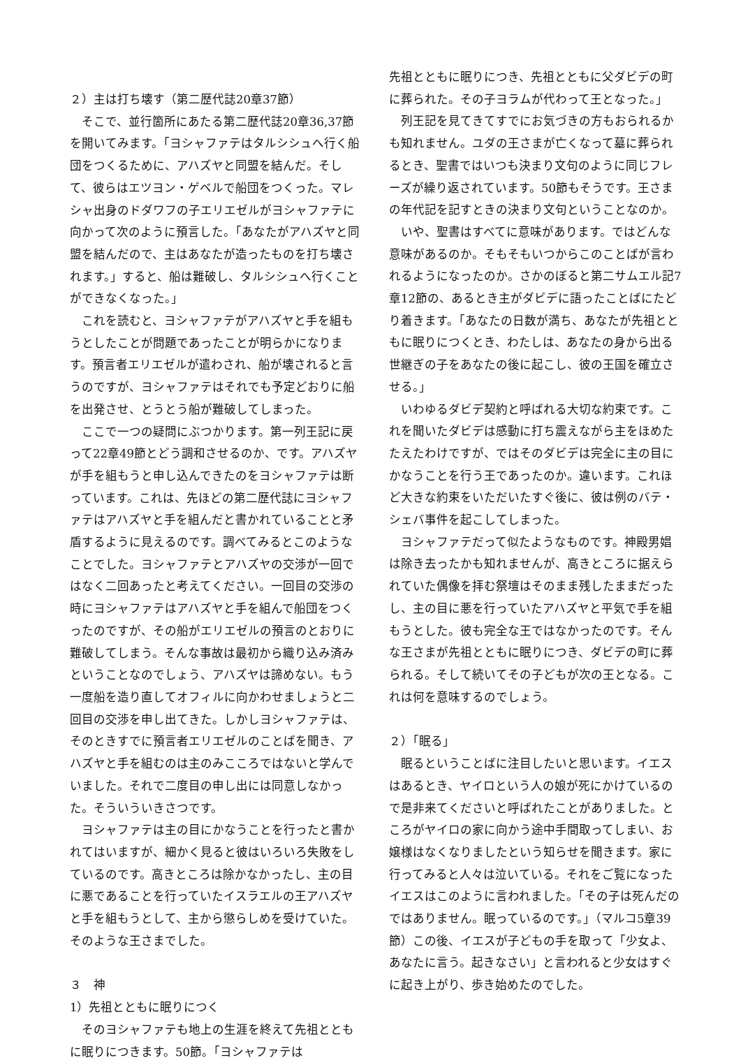２）主は打ち壊す（第二歴代誌20章37節）
　そこで、並行箇所にあたる第二歴代誌20章36,37節を開いてみます。「ヨシャファテはタルシシュへ行く船団をつくるために、アハズヤと同盟を結んだ。そして、彼らはエツヨン・ゲベルで船団をつくった。マレシャ出身のドダワフの子エリエゼルがヨシャファテに向かって次のように預言した。「あなたがアハズヤと同盟を結んだので、主はあなたが造ったものを打ち壊されます。」すると、船は難破し、タルシシュへ行くことができなくなった。」
　これを読むと、ヨシャファテがアハズヤと手を組もうとしたことが問題であったことが明らかになります。預言者エリエゼルが遣わされ、船が壊されると言うのですが、ヨシャファテはそれでも予定どおりに船を出発させ、とうとう船が難破してしまった。
　ここで一つの疑問にぶつかります。第一列王記に戻って22章49節とどう調和させるのか、です。アハズヤが手を組もうと申し込んできたのをヨシャファテは断っています。これは、先ほどの第二歴代誌にヨシャファテはアハズヤと手を組んだと書かれていることと矛盾するように見えるのです。調べてみるとこのようなことでした。ヨシャファテとアハズヤの交渉が一回ではなく二回あったと考えてください。一回目の交渉の時にヨシャファテはアハズヤと手を組んで船団をつくったのですが、その船がエリエゼルの預言のとおりに難破してしまう。そんな事故は最初から織り込み済みということなのでしょう、アハズヤは諦めない。もう一度船を造り直してオフィルに向かわせましょうと二回目の交渉を申し出てきた。しかしヨシャファテは、そのときすでに預言者エリエゼルのことばを聞き、アハズヤと手を組むのは主のみこころではないと学んでいました。それで二度目の申し出には同意しなかった。そういういきさつです。
　ヨシャファテは主の目にかなうことを行ったと書かれてはいますが、細かく見ると彼はいろいろ失敗をしているのです。高きところは除かなかったし、主の目に悪であることを行っていたイスラエルの王アハズヤと手を組もうとして、主から懲らしめを受けていた。そのような王さまでした。
３　神
1）先祖とともに眠りにつく
　そのヨシャファテも地上の生涯を終えて先祖とともに眠りにつきます。50節。「ヨシャファテは
先祖とともに眠りにつき、先祖とともに父ダビデの町に葬られた。その子ヨラムが代わって王となった。」
　列王記を見てきてすでにお気づきの方もおられるかも知れません。ユダの王さまが亡くなって墓に葬られるとき、聖書ではいつも決まり文句のように同じフレーズが繰り返されています。50節もそうです。王さまの年代記を記すときの決まり文句ということなのか。
　いや、聖書はすべてに意味があります。ではどんな意味があるのか。そもそもいつからこのことばが言われるようになったのか。さかのぼると第二サムエル記7章12節の、あるとき主がダビデに語ったことばにたどり着きます。「あなたの日数が満ち、あなたが先祖とともに眠りにつくとき、わたしは、あなたの身から出る世継ぎの子をあなたの後に起こし、彼の王国を確立させる。」
　いわゆるダビデ契約と呼ばれる大切な約束です。これを聞いたダビデは感動に打ち震えながら主をほめたたえたわけですが、ではそのダビデは完全に主の目にかなうことを行う王であったのか。違います。これほど大きな約束をいただいたすぐ後に、彼は例のバテ・シェバ事件を起こしてしまった。
　ヨシャファテだって似たようなものです。神殿男娼は除き去ったかも知れませんが、高きところに据えられていた偶像を拝む祭壇はそのまま残したままだったし、主の目に悪を行っていたアハズヤと平気で手を組もうとした。彼も完全な王ではなかったのです。そんな王さまが先祖とともに眠りにつき、ダビデの町に葬られる。そして続いてその子どもが次の王となる。これは何を意味するのでしょう。
２）「眠る」
　眠るということばに注目したいと思います。イエスはあるとき、ヤイロという人の娘が死にかけているので是非来てくださいと呼ばれたことがありました。ところがヤイロの家に向かう途中手間取ってしまい、お嬢様はなくなりましたという知らせを聞きます。家に行ってみると人々は泣いている。それをご覧になったイエスはこのように言われました。「その子は死んだのではありません。眠っているのです。」（マルコ5章39節）この後、イエスが子どもの手を取って「少女よ、あなたに言う。起きなさい」と言われると少女はすぐに起き上がり、歩き始めたのでした。